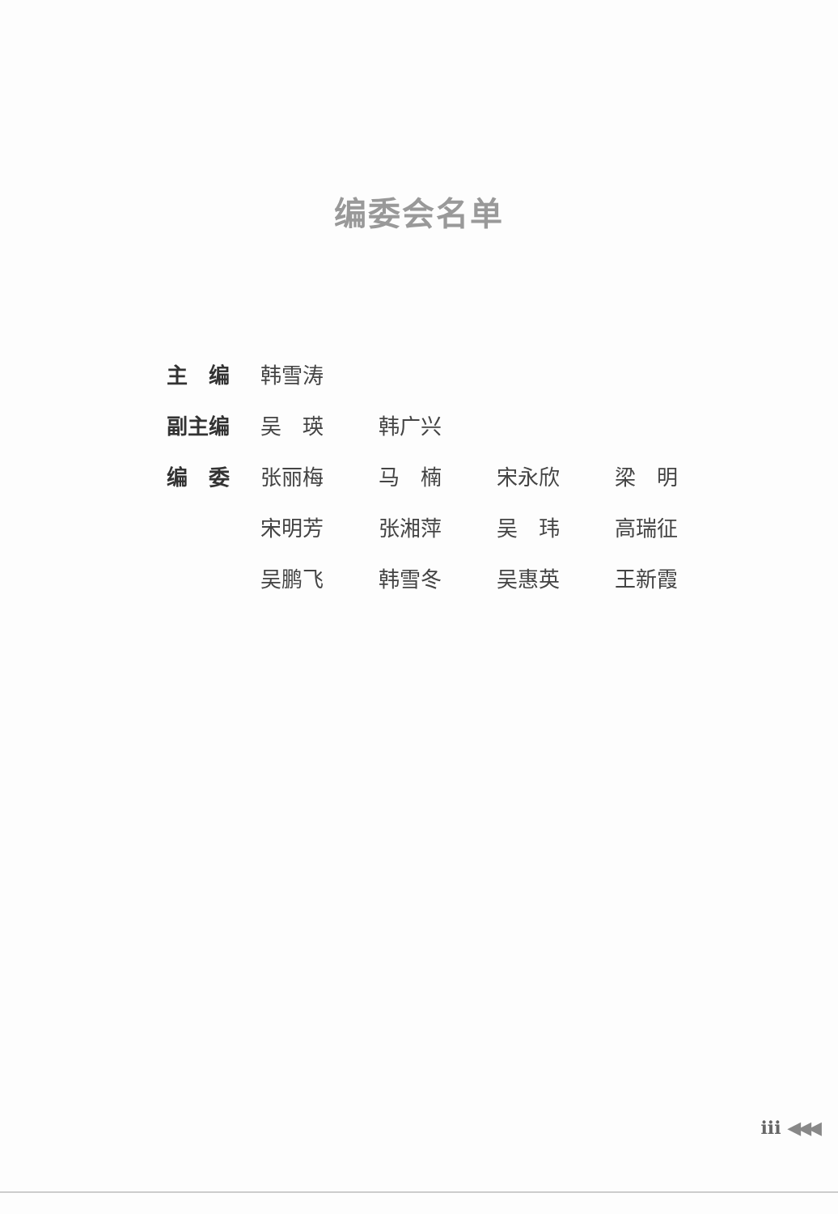编委会名单
| 主 编 | 韩雪涛 | | | |
| 副主编 | 吴 瑛 | 韩广兴 | | |
| 编 委 | 张丽梅 | 马 楠 | 宋永欣 | 梁 明 |
| | 宋明芳 | 张湘萍 | 吴 玮 | 高瑞征 |
| | 吴鹏飞 | 韩雪冬 | 吴惠英 | 王新霞 |
iii ◀◀◀